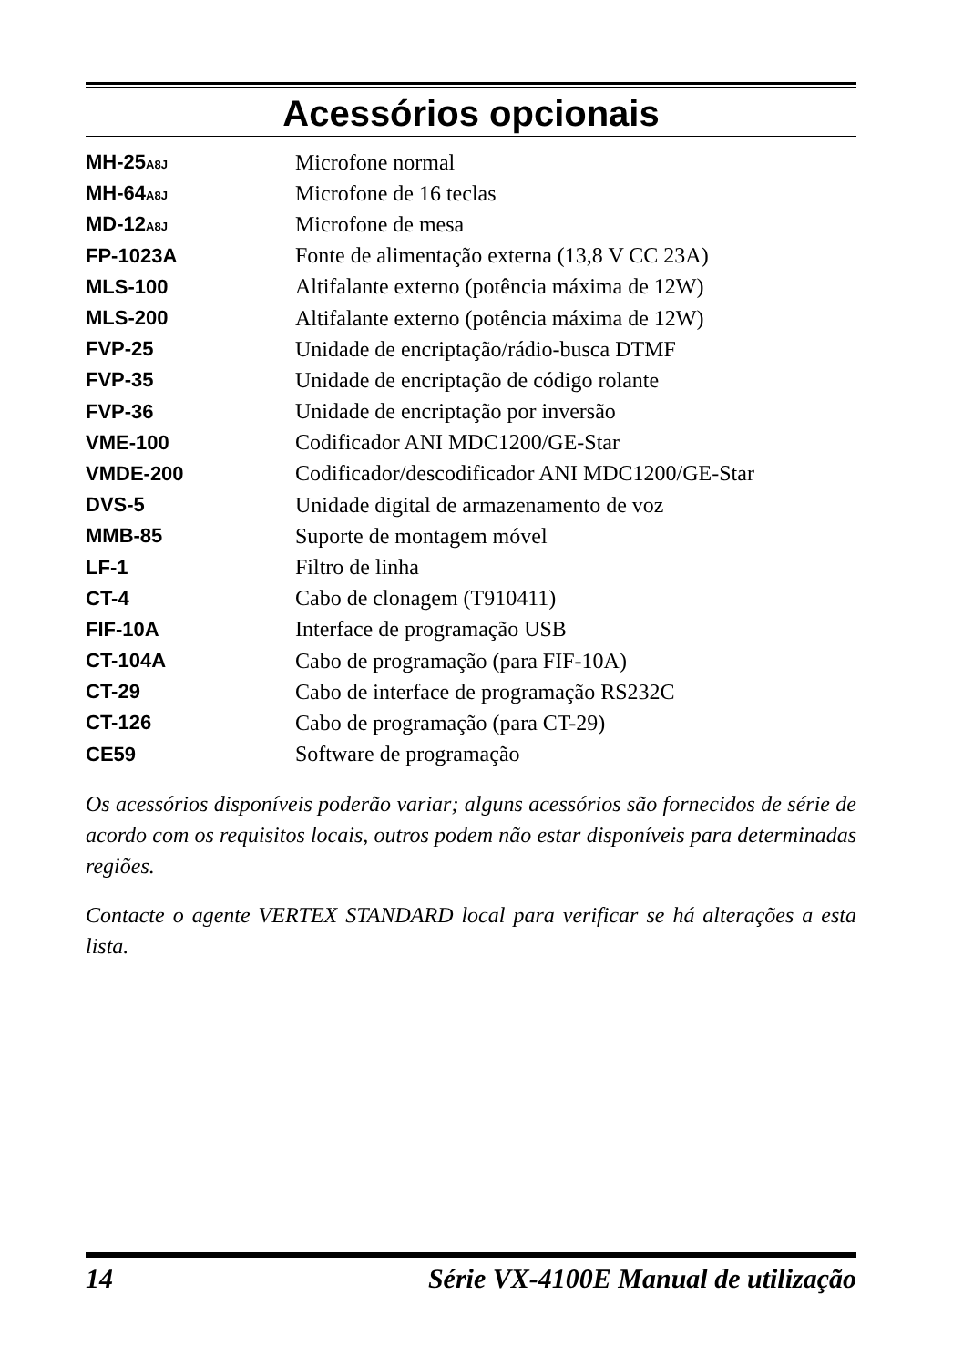Acessórios opcionais
| MH-25 A8J | Microfone normal |
| MH-64 A8J | Microfone de 16 teclas |
| MD-12 A8J | Microfone de mesa |
| FP-1023A | Fonte de alimentação externa (13,8 V CC 23A) |
| MLS-100 | Altifalante externo (potência máxima de 12W) |
| MLS-200 | Altifalante externo (potência máxima de 12W) |
| FVP-25 | Unidade de encriptação/rádio-busca DTMF |
| FVP-35 | Unidade de encriptação de código rolante |
| FVP-36 | Unidade de encriptação por inversão |
| VME-100 | Codificador ANI MDC1200/GE-Star |
| VMDE-200 | Codificador/descodificador ANI MDC1200/GE-Star |
| DVS-5 | Unidade digital de armazenamento de voz |
| MMB-85 | Suporte de montagem móvel |
| LF-1 | Filtro de linha |
| CT-4 | Cabo de clonagem (T910411) |
| FIF-10A | Interface de programação USB |
| CT-104A | Cabo de programação (para FIF-10A) |
| CT-29 | Cabo de interface de programação RS232C |
| CT-126 | Cabo de programação (para CT-29) |
| CE59 | Software de programação |
Os acessórios disponíveis poderão variar; alguns acessórios são fornecidos de série de acordo com os requisitos locais, outros podem não estar disponíveis para determinadas regiões.
Contacte o agente VERTEX STANDARD local para verificar se há alterações a esta lista.
14 Série VX-4100E Manual de utilização